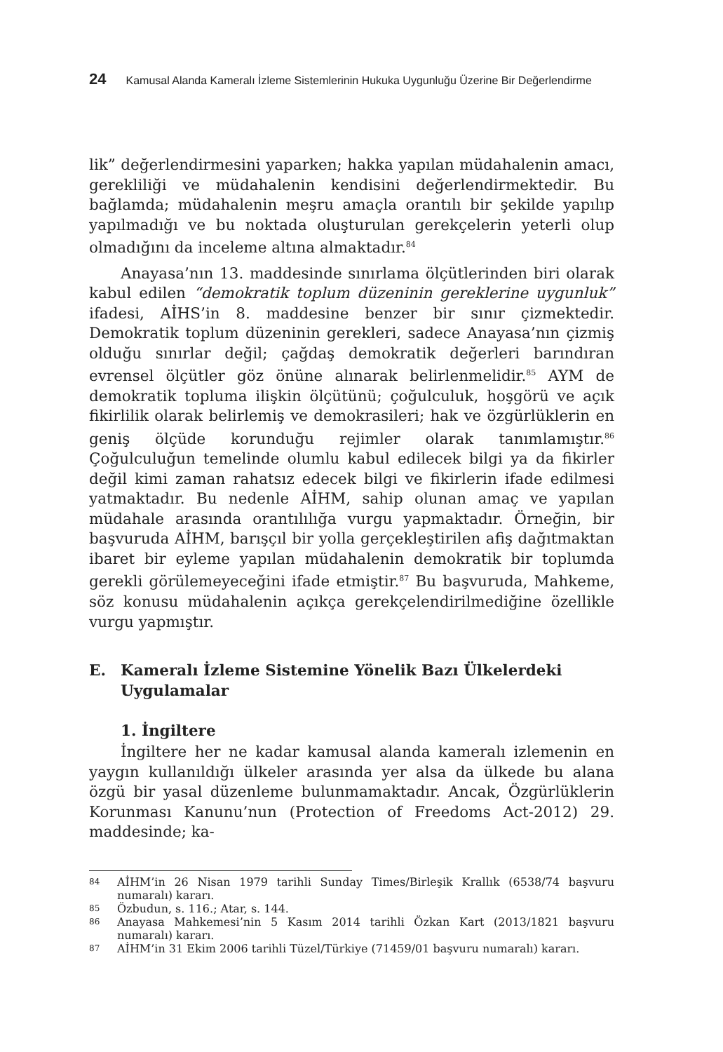24 Kamusal Alanda Kameralı İzleme Sistemlerinin Hukuka Uygunluğu Üzerine Bir Değerlendirme
lik” değerlendirmesini yaparken; hakka yapılan müdahalenin amacı, gerekliliği ve müdahalenin kendisini değerlendirmektedir. Bu bağlamda; müdahalenin meşru amaçla orantılı bir şekilde yapılıp yapılmadığı ve bu noktada oluşturulan gerekçelerin yeterli olup olmadığını da inceleme altına almaktadır.<sup>84</sup>
Anayasa’nın 13. maddesinde sınırlama ölçütlerinden biri olarak kabul edilen “demokratik toplum düzeninin gereklerine uygunluk” ifadesi, AİHS’in 8. maddesine benzer bir sınır çizmektedir. Demokratik toplum düzeninin gerekleri, sadece Anayasa’nın çizmiş olduğu sınırlar değil; çağdaş demokratik değerleri barındıran evrensel ölçütler göz önüne alınarak belirlenmelidir.<sup>85</sup> AYM de demokratik topluma ilişkin ölçütünü; çoğulculuk, hoşgörü ve açık fikirlilik olarak belirlemiş ve demokrasileri; hak ve özgürlüklerin en geniş ölçüde korunduğu rejimler olarak tanımlamıştır.<sup>86</sup> Çoğulculuğun temelinde olumlu kabul edilecek bilgi ya da fikirler değil kimi zaman rahatsız edecek bilgi ve fikirlerin ifade edilmesi yatmaktadır. Bu nedenle AİHM, sahip olunan amaç ve yapılan müdahale arasında orantılılığa vurgu yapmaktadır. Örneğin, bir başvuruda AİHM, barışçıl bir yolla gerçekleştirilen afiş dağıtmaktan ibaret bir eyleme yapılan müdahalenin demokratik bir toplumda gerekli görülemeyeceğini ifade etmiştir.<sup>87</sup> Bu başvuruda, Mahkeme, söz konusu müdahalenin açıkça gerekçelendirilmediğine özellikle vurgu yapmıştır.
E. Kameralı İzleme Sistemine Yönelik Bazı Ülkelerdeki Uygulamalar
1. İngiltere
İngiltere her ne kadar kamusal alanda kameralı izlemenin en yaygın kullanıldığı ülkeler arasında yer alsa da ülkede bu alana özgü bir yasal düzenleme bulunmamaktadır. Ancak, Özgürlüklerin Korunması Kanunu’nun (Protection of Freedoms Act-2012) 29. maddesinde; ka-
84 AİHM’in 26 Nisan 1979 tarihli Sunday Times/Birleşik Krallık (6538/74 başvuru numaralı) kararı.
85 Özbudun, s. 116.; Atar, s. 144.
86 Anayasa Mahkemesi’nin 5 Kasım 2014 tarihli Özkan Kart (2013/1821 başvuru numaralı) kararı.
87 AİHM’in 31 Ekim 2006 tarihli Tüzel/Türkiye (71459/01 başvuru numaralı) kararı.